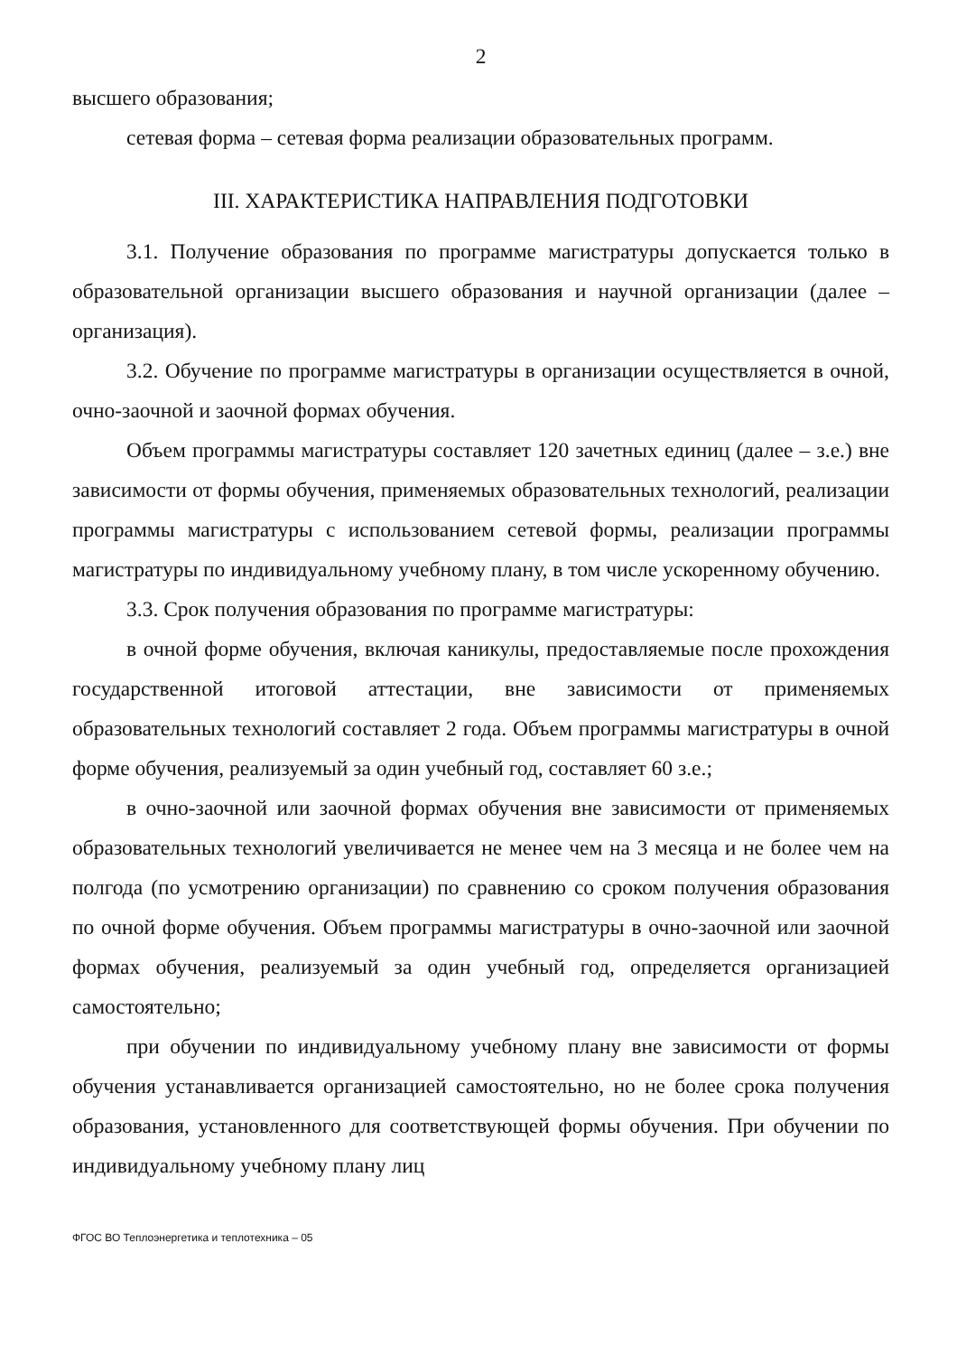2
высшего образования;
сетевая форма – сетевая форма реализации образовательных программ.
III. ХАРАКТЕРИСТИКА НАПРАВЛЕНИЯ ПОДГОТОВКИ
3.1. Получение образования по программе магистратуры допускается только в образовательной организации высшего образования и научной организации (далее – организация).
3.2. Обучение по программе магистратуры в организации осуществляется в очной, очно-заочной и заочной формах обучения.
Объем программы магистратуры составляет 120 зачетных единиц (далее – з.е.) вне зависимости от формы обучения, применяемых образовательных технологий, реализации программы магистратуры с использованием сетевой формы, реализации программы магистратуры по индивидуальному учебному плану, в том числе ускоренному обучению.
3.3. Срок получения образования по программе магистратуры:
в очной форме обучения, включая каникулы, предоставляемые после прохождения государственной итоговой аттестации, вне зависимости от применяемых образовательных технологий составляет 2 года. Объем программы магистратуры в очной форме обучения, реализуемый за один учебный год, составляет 60 з.е.;
в очно-заочной или заочной формах обучения вне зависимости от применяемых образовательных технологий увеличивается не менее чем на 3 месяца и не более чем на полгода (по усмотрению организации) по сравнению со сроком получения образования по очной форме обучения. Объем программы магистратуры в очно-заочной или заочной формах обучения, реализуемый за один учебный год, определяется организацией самостоятельно;
при обучении по индивидуальному учебному плану вне зависимости от формы обучения устанавливается организацией самостоятельно, но не более срока получения образования, установленного для соответствующей формы обучения. При обучении по индивидуальному учебному плану лиц
ФГОС ВО Теплоэнергетика и теплотехника – 05